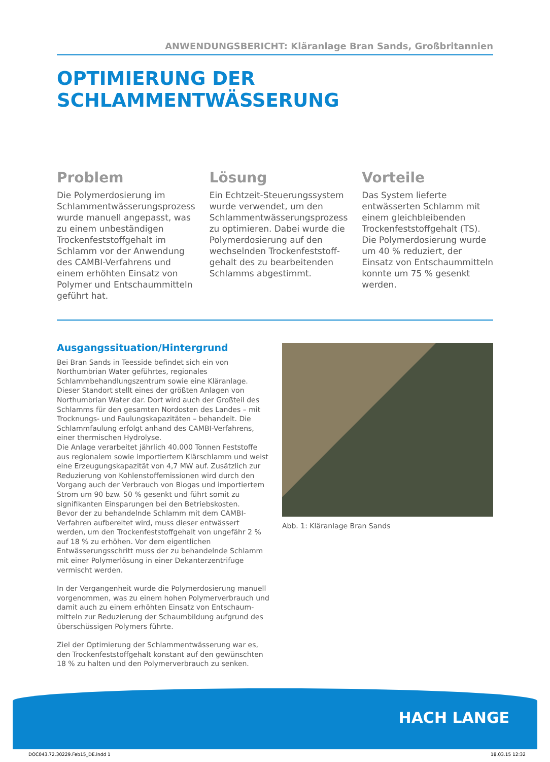ANWENDUNGSBERICHT: Kläranlage Bran Sands, Großbritannien
OPTIMIERUNG DER SCHLAMMENTWÄSSERUNG
Problem
Die Polymerdosierung im Schlammentwässerungsprozess wurde manuell angepasst, was zu einem unbeständigen Trocken­feststoffgehalt im Schlamm vor der Anwendung des CAMBI-Verfahrens und einem erhöhten Einsatz von Polymer und Ent­schaummitteln geführt hat.
Lösung
Ein Echtzeit-Steuerungssystem wurde verwendet, um den Schlammentwässerungsprozess zu optimieren. Dabei wurde die Polymerdosierung auf den wechselnden Trockenfeststoff­gehalt des zu bearbeitenden Schlamms abgestimmt.
Vorteile
Das System lieferte entwässerten Schlamm mit einem gleichbleiben­den Trockenfeststoffgehalt (TS). Die Polymerdosierung wurde um 40 % reduziert, der Einsatz von Entschaummitteln konnte um 75 % gesenkt werden.
Ausgangssituation/Hintergrund
Bei Bran Sands in Teesside befindet sich ein von Northumbrian Water geführtes, regionales Schlammbehandlungszentrum sowie eine Kläranlage. Dieser Standort stellt eines der größten Anlagen von Northumbrian Water dar. Dort wird auch der Großteil des Schlamms für den gesamten Nordosten des Landes – mit Trocknungs- und Faulungskapazitäten – be­handelt. Die Schlammfaulung erfolgt anhand des CAMBI-Verfahrens, einer thermischen Hydrolyse.
Die Anlage verarbeitet jährlich 40.000 Tonnen Feststoffe aus regionalem sowie importiertem Klärschlamm und weist eine Erzeugungskapazität von 4,7 MW auf. Zusätzlich zur Reduzie­rung von Kohlenstoffemissionen wird durch den Vorgang auch der Verbrauch von Biogas und importiertem Strom um 90 bzw. 50 % gesenkt und führt somit zu signifikanten Ein­sparungen bei den Betriebskosten.
Bevor der zu behandelnde Schlamm mit dem CAMBI-Verfah­ren aufbereitet wird, muss dieser entwässert werden, um den Trockenfeststoffgehalt von ungefähr 2 % auf 18 % zu erhöhen. Vor dem eigentlichen Entwässerungsschritt muss der zu behandelnde Schlamm mit einer Polymerlösung in einer Dekanterzentrifuge vermischt werden.
In der Vergangenheit wurde die Polymerdosierung manuell vorgenommen, was zu einem hohen Polymerverbrauch und damit auch zu einem erhöhten Einsatz von Entschaum­mitteln zur Reduzierung der Schaumbildung aufgrund des überschüssigen Polymers führte.
Ziel der Optimierung der Schlammentwässerung war es, den Trockenfeststoffgehalt konstant auf den gewünschten 18 % zu halten und den Polymerverbrauch zu senken.
Abb. 1: Kläranlage Bran Sands
HACH LANGE
DOC043.72.30229.Feb15_DE.indd 1 18.03.15 12:32